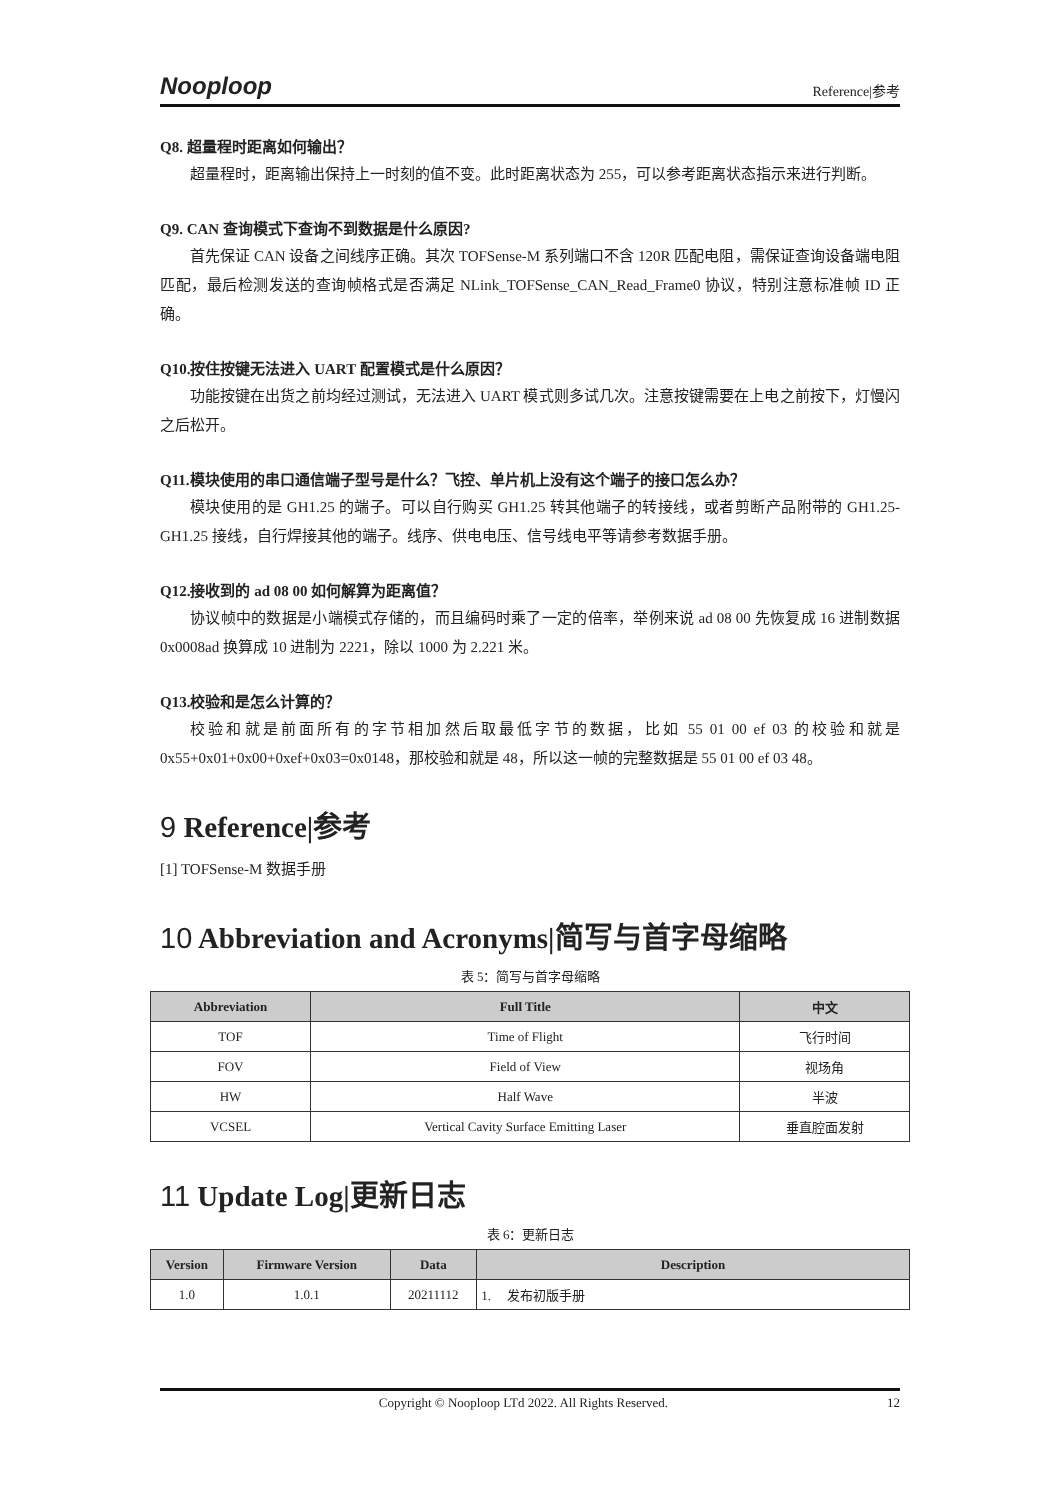Nooploop
Reference|参考
Q8. 超量程时距离如何输出？
超量程时，距离输出保持上一时刻的值不变。此时距离状态为 255，可以参考距离状态指示来进行判断。
Q9. CAN 查询模式下查询不到数据是什么原因?
首先保证 CAN 设备之间线序正确。其次 TOFSense-M 系列端口不含 120R 匹配电阻，需保证查询设备端电阻匹配，最后检测发送的查询帧格式是否满足 NLink_TOFSense_CAN_Read_Frame0 协议，特别注意标准帧 ID 正确。
Q10.按住按键无法进入 UART 配置模式是什么原因？
功能按键在出货之前均经过测试，无法进入 UART 模式则多试几次。注意按键需要在上电之前按下，灯慢闪之后松开。
Q11.模块使用的串口通信端子型号是什么？飞控、单片机上没有这个端子的接口怎么办？
模块使用的是 GH1.25 的端子。可以自行购买 GH1.25 转其他端子的转接线，或者剪断产品附带的 GH1.25-GH1.25 接线，自行焊接其他的端子。线序、供电电压、信号线电平等请参考数据手册。
Q12.接收到的 ad 08 00 如何解算为距离值？
协议帧中的数据是小端模式存储的，而且编码时乘了一定的倍率，举例来说 ad 08 00 先恢复成 16 进制数据 0x0008ad 换算成 10 进制为 2221，除以 1000 为 2.221 米。
Q13.校验和是怎么计算的？
校验和就是前面所有的字节相加然后取最低字节的数据，比如 55 01 00 ef 03 的校验和就是 0x55+0x01+0x00+0xef+0x03=0x0148，那校验和就是 48，所以这一帧的完整数据是 55 01 00 ef 03 48。
9 Reference|参考
[1] TOFSense-M 数据手册
10 Abbreviation and Acronyms|简写与首字母缩略
表 5：简写与首字母缩略
| Abbreviation | Full Title | 中文 |
| --- | --- | --- |
| TOF | Time of Flight | 飞行时间 |
| FOV | Field of View | 视场角 |
| HW | Half Wave | 半波 |
| VCSEL | Vertical Cavity Surface Emitting Laser | 垂直腔面发射 |
11 Update Log|更新日志
表 6：更新日志
| Version | Firmware Version | Data | Description |
| --- | --- | --- | --- |
| 1.0 | 1.0.1 | 20211112 | 1. 发布初版手册 |
Copyright © Nooploop LTd 2022. All Rights Reserved. 12